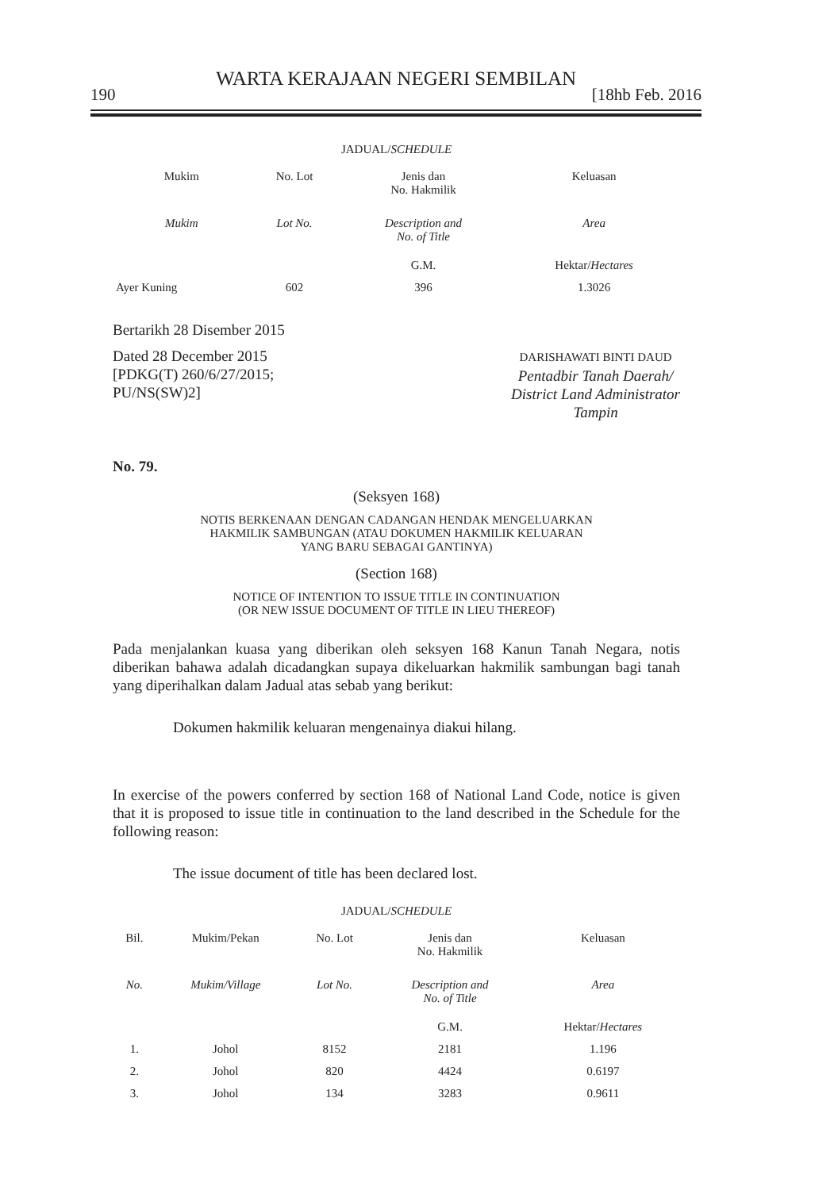WARTA KERAJAAN NEGERI SEMBILAN
190 [18hb Feb. 2016
JADUAL/SCHEDULE
| Mukim | No. Lot | Jenis dan No. Hakmilik | Keluasan |
| --- | --- | --- | --- |
| Mukim | Lot No. | Description and No. of Title | Area |
| | | G.M. | Hektar/ Hectares |
| Ayer Kuning | 602 | 396 | 1.3026 |
Bertarikh 28 Disember 2015
Dated 28 December 2015
[PDKG(T) 260/6/27/2015;
PU/NS(SW)2]
DARISHAWATI BINTI DAUD
Pentadbir Tanah Daerah/
District Land Administrator
Tampin
No. 79.
(Seksyen 168)
NOTIS BERKENAAN DENGAN CADANGAN HENDAK MENGELUARKAN
HAKMILIK SAMBUNGAN (ATAU DOKUMEN HAKMILIK KELUARAN
YANG BARU SEBAGAI GANTINYA)
(Section 168)
NOTICE OF INTENTION TO ISSUE TITLE IN CONTINUATION
(OR NEW ISSUE DOCUMENT OF TITLE IN LIEU THEREOF)
Pada menjalankan kuasa yang diberikan oleh seksyen 168 Kanun Tanah Negara, notis diberikan bahawa adalah dicadangkan supaya dikeluarkan hakmilik sambungan bagi tanah yang diperihalkan dalam Jadual atas sebab yang berikut:
Dokumen hakmilik keluaran mengenainya diakui hilang.
In exercise of the powers conferred by section 168 of National Land Code, notice is given that it is proposed to issue title in continuation to the land described in the Schedule for the following reason:
The issue document of title has been declared lost.
JADUAL/SCHEDULE
| Bil. | Mukim/Pekan | No. Lot | Jenis dan No. Hakmilik | Keluasan |
| --- | --- | --- | --- | --- |
| No. | Mukim/Village | Lot No. | Description and No. of Title | Area |
| | | | G.M. | Hektar/ Hectares |
| 1. | Johol | 8152 | 2181 | 1.196 |
| 2. | Johol | 820 | 4424 | 0.6197 |
| 3. | Johol | 134 | 3283 | 0.9611 |